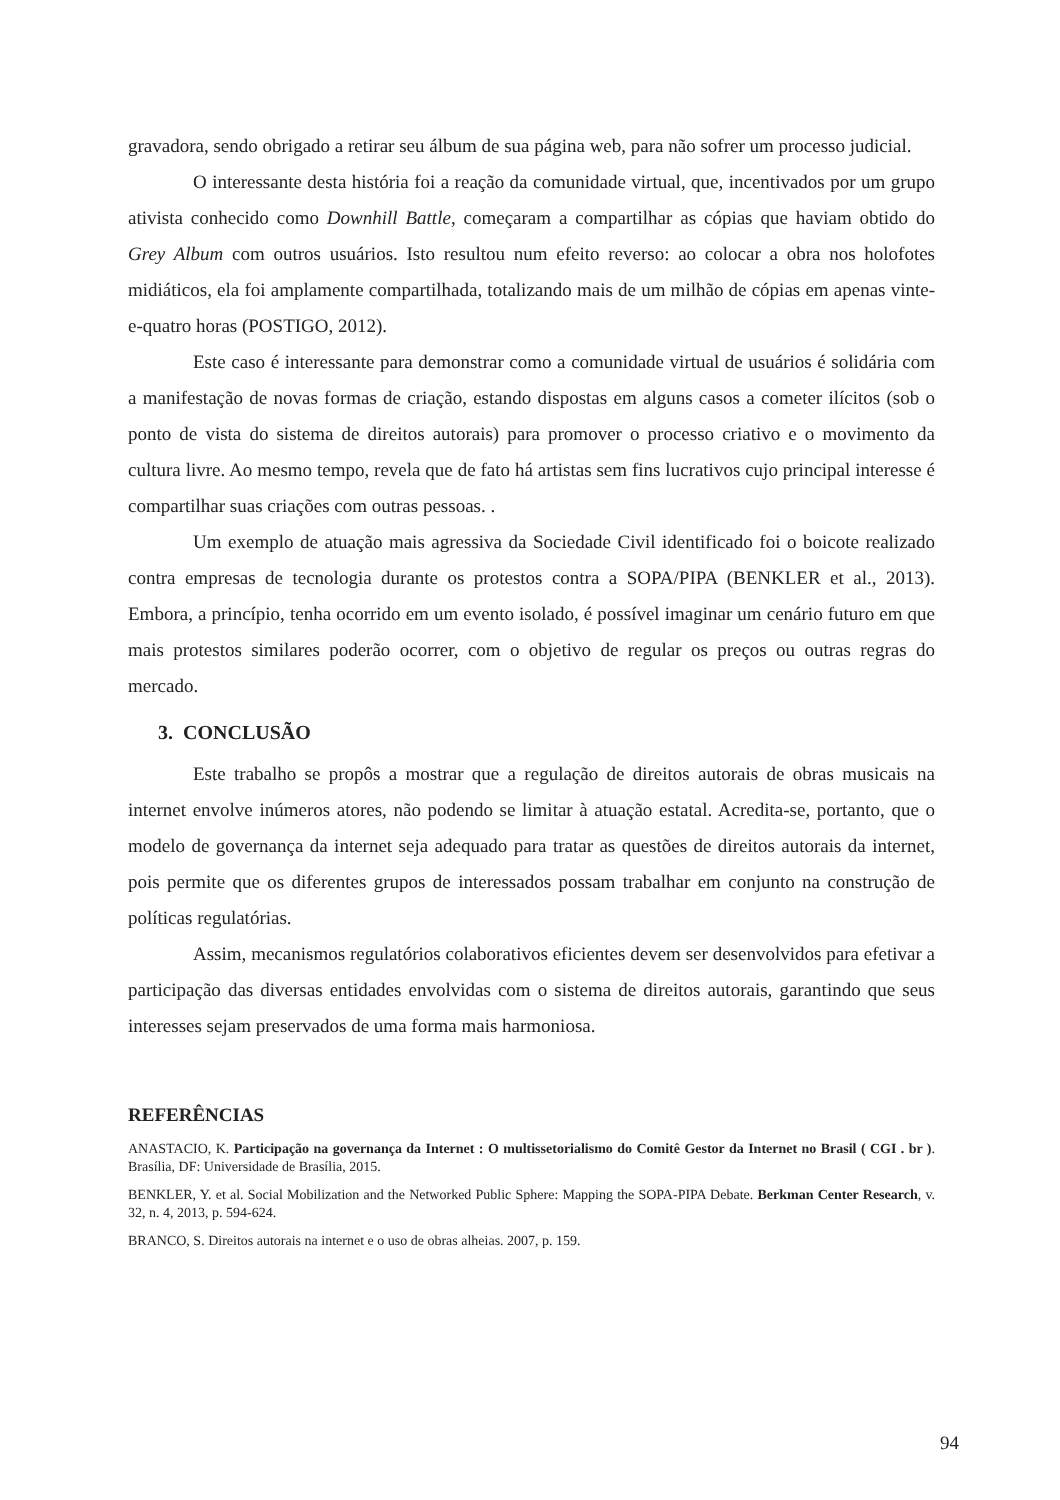gravadora, sendo obrigado a retirar seu álbum de sua página web, para não sofrer um processo judicial.
O interessante desta história foi a reação da comunidade virtual, que, incentivados por um grupo ativista conhecido como Downhill Battle, começaram a compartilhar as cópias que haviam obtido do Grey Album com outros usuários. Isto resultou num efeito reverso: ao colocar a obra nos holofotes midiáticos, ela foi amplamente compartilhada, totalizando mais de um milhão de cópias em apenas vinte-e-quatro horas (POSTIGO, 2012).
Este caso é interessante para demonstrar como a comunidade virtual de usuários é solidária com a manifestação de novas formas de criação, estando dispostas em alguns casos a cometer ilícitos (sob o ponto de vista do sistema de direitos autorais) para promover o processo criativo e o movimento da cultura livre. Ao mesmo tempo, revela que de fato há artistas sem fins lucrativos cujo principal interesse é compartilhar suas criações com outras pessoas. .
Um exemplo de atuação mais agressiva da Sociedade Civil identificado foi o boicote realizado contra empresas de tecnologia durante os protestos contra a SOPA/PIPA (BENKLER et al., 2013). Embora, a princípio, tenha ocorrido em um evento isolado, é possível imaginar um cenário futuro em que mais protestos similares poderão ocorrer, com o objetivo de regular os preços ou outras regras do mercado.
3. CONCLUSÃO
Este trabalho se propôs a mostrar que a regulação de direitos autorais de obras musicais na internet envolve inúmeros atores, não podendo se limitar à atuação estatal. Acredita-se, portanto, que o modelo de governança da internet seja adequado para tratar as questões de direitos autorais da internet, pois permite que os diferentes grupos de interessados possam trabalhar em conjunto na construção de políticas regulatórias.
Assim, mecanismos regulatórios colaborativos eficientes devem ser desenvolvidos para efetivar a participação das diversas entidades envolvidas com o sistema de direitos autorais, garantindo que seus interesses sejam preservados de uma forma mais harmoniosa.
REFERÊNCIAS
ANASTACIO, K. Participação na governança da Internet : O multissetorialismo do Comitê Gestor da Internet no Brasil ( CGI . br ). Brasília, DF: Universidade de Brasília, 2015.
BENKLER, Y. et al. Social Mobilization and the Networked Public Sphere: Mapping the SOPA-PIPA Debate. Berkman Center Research, v. 32, n. 4, 2013, p. 594-624.
BRANCO, S. Direitos autorais na internet e o uso de obras alheias. 2007, p. 159.
94